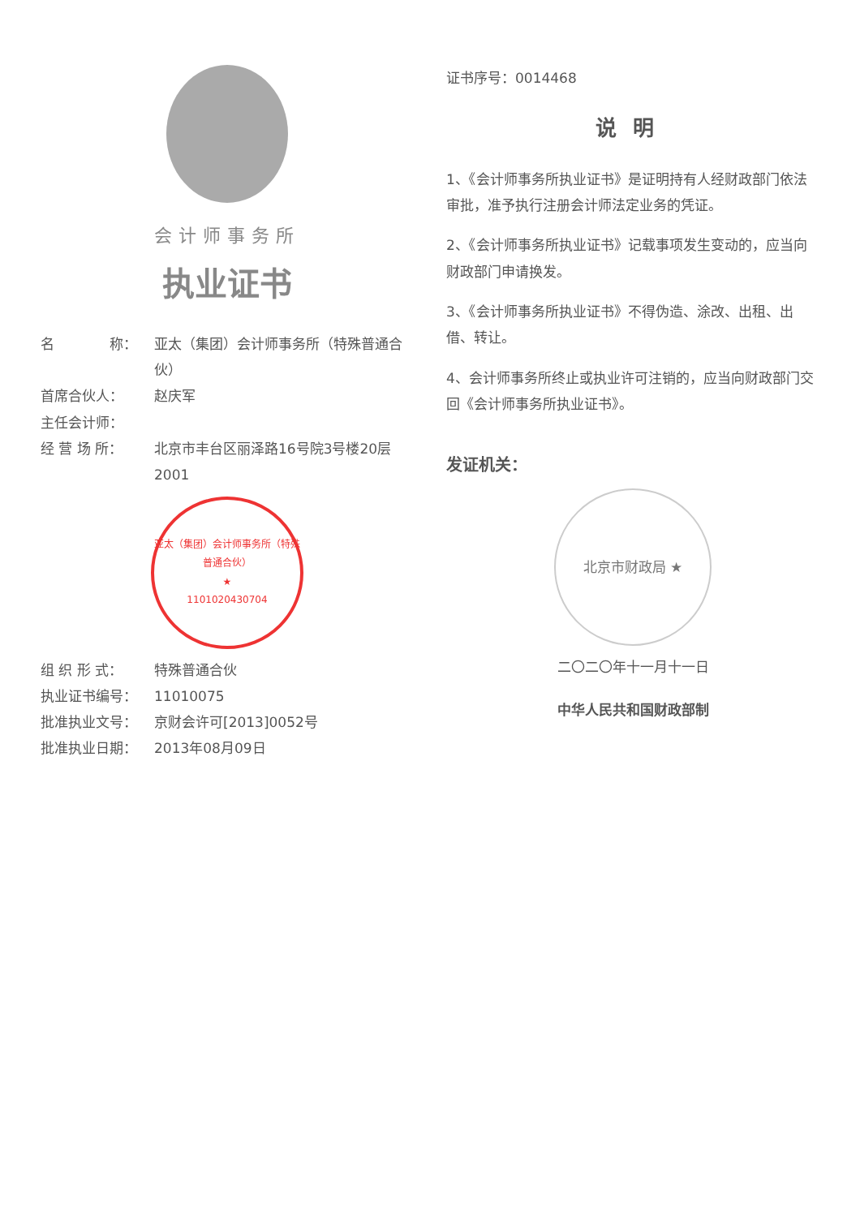会计师事务所
执业证书
名　　　　称： 亚太（集团）会计师事务所（特殊普通合伙）
首席合伙人： 赵庆军
主任会计师：
经 营 场 所： 北京市丰台区丽泽路16号院3号楼20层2001
亚太（集团）会计师事务所（特殊普通合伙）
★
1101020430704
组 织 形 式： 特殊普通合伙
执业证书编号： 11010075
批准执业文号： 京财会许可[2013]0052号
批准执业日期： 2013年08月09日
证书序号：0014468
说明
1、《会计师事务所执业证书》是证明持有人经财政部门依法审批，准予执行注册会计师法定业务的凭证。
2、《会计师事务所执业证书》记载事项发生变动的，应当向财政部门申请换发。
3、《会计师事务所执业证书》不得伪造、涂改、出租、出借、转让。
4、会计师事务所终止或执业许可注销的，应当向财政部门交回《会计师事务所执业证书》。
发证机关：
北京市财政局 ★
二〇二〇年十一月十一日
中华人民共和国财政部制